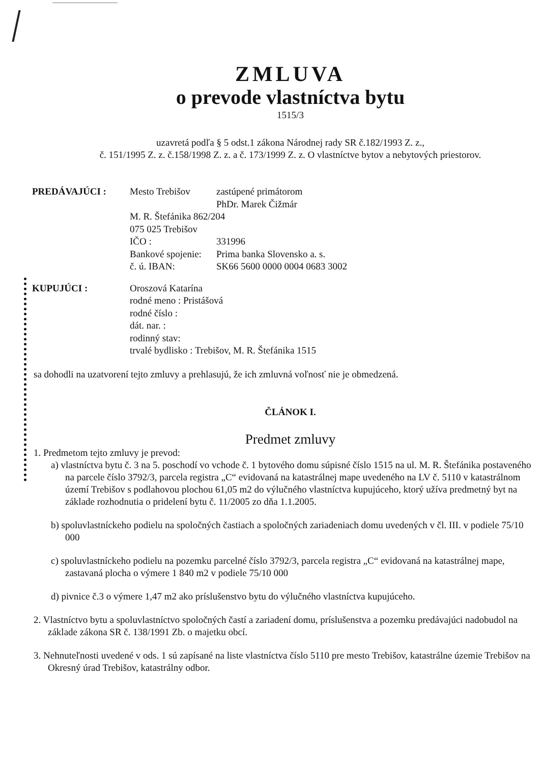ZMLUVA
o prevode vlastníctva bytu
1515/3
uzavretá podľa § 5 odst.1 zákona Národnej rady SR č.182/1993 Z. z.,
č. 151/1995 Z. z. č.158/1998 Z. z. a č. 173/1999 Z. z. O vlastníctve bytov a nebytových priestorov.
| PREDÁVAJÚCI : | Mesto Trebišov | zastúpené primátorom |
| | | PhDr. Marek Čižmár |
| | M. R. Štefánika 862/204 | |
| | 075 025 Trebišov | |
| | IČO : | 331996 |
| | Bankové spojenie: | Prima banka Slovensko a. s. |
| | č. ú. IBAN: | SK66 5600 0000 0004 0683 3002 |
| KUPUJÚCI : | Oroszová Katarína | |
| | rodné meno : Pristášová | |
| | rodné číslo : | |
| | dát. nar. : | |
| | rodinný stav: | |
| | trvalé bydlisko : Trebišov, M. R. Štefánika 1515 | |
sa dohodli na uzatvorení tejto zmluvy a prehlasujú, že ich zmluvná voľnosť nie je obmedzená.
ČLÁNOK I.
Predmet zmluvy
1. Predmetom tejto zmluvy je prevod:
a) vlastníctva bytu č. 3 na 5. poschodí vo vchode č. 1 bytového domu súpisné číslo 1515 na ul. M. R. Štefánika postaveného na parcele číslo 3792/3, parcela registra „C“ evidovaná na katastrálnej mape uvedeného na LV č. 5110 v katastrálnom území Trebišov s podlahovou plochou 61,05 m2 do výlučného vlastníctva kupujúceho, ktorý užíva predmetný byt na základe rozhodnutia o pridelení bytu č. 11/2005 zo dňa 1.1.2005.
b) spoluvlastníckeho podielu na spoločných častiach a spoločných zariadeniach domu uvedených v čl. III. v podiele 75/10 000
c) spoluvlastníckeho podielu na pozemku parcelné číslo 3792/3, parcela registra „C“ evidovaná na katastrálnej mape, zastavaná plocha o výmere 1 840 m2 v podiele 75/10 000
d) pivnice č.3 o výmere 1,47 m2 ako príslušenstvo bytu do výlučného vlastníctva kupujúceho.
2. Vlastníctvo bytu a spoluvlastníctvo spoločných častí a zariadení domu, príslušenstva a pozemku predávajúci nadobudol na základe zákona SR č. 138/1991 Zb. o majetku obcí.
3. Nehnuteľnosti uvedené v ods. 1 sú zapísané na liste vlastníctva číslo 5110 pre mesto Trebišov, katastrálne územie Trebišov na Okresný úrad Trebišov, katastrálny odbor.